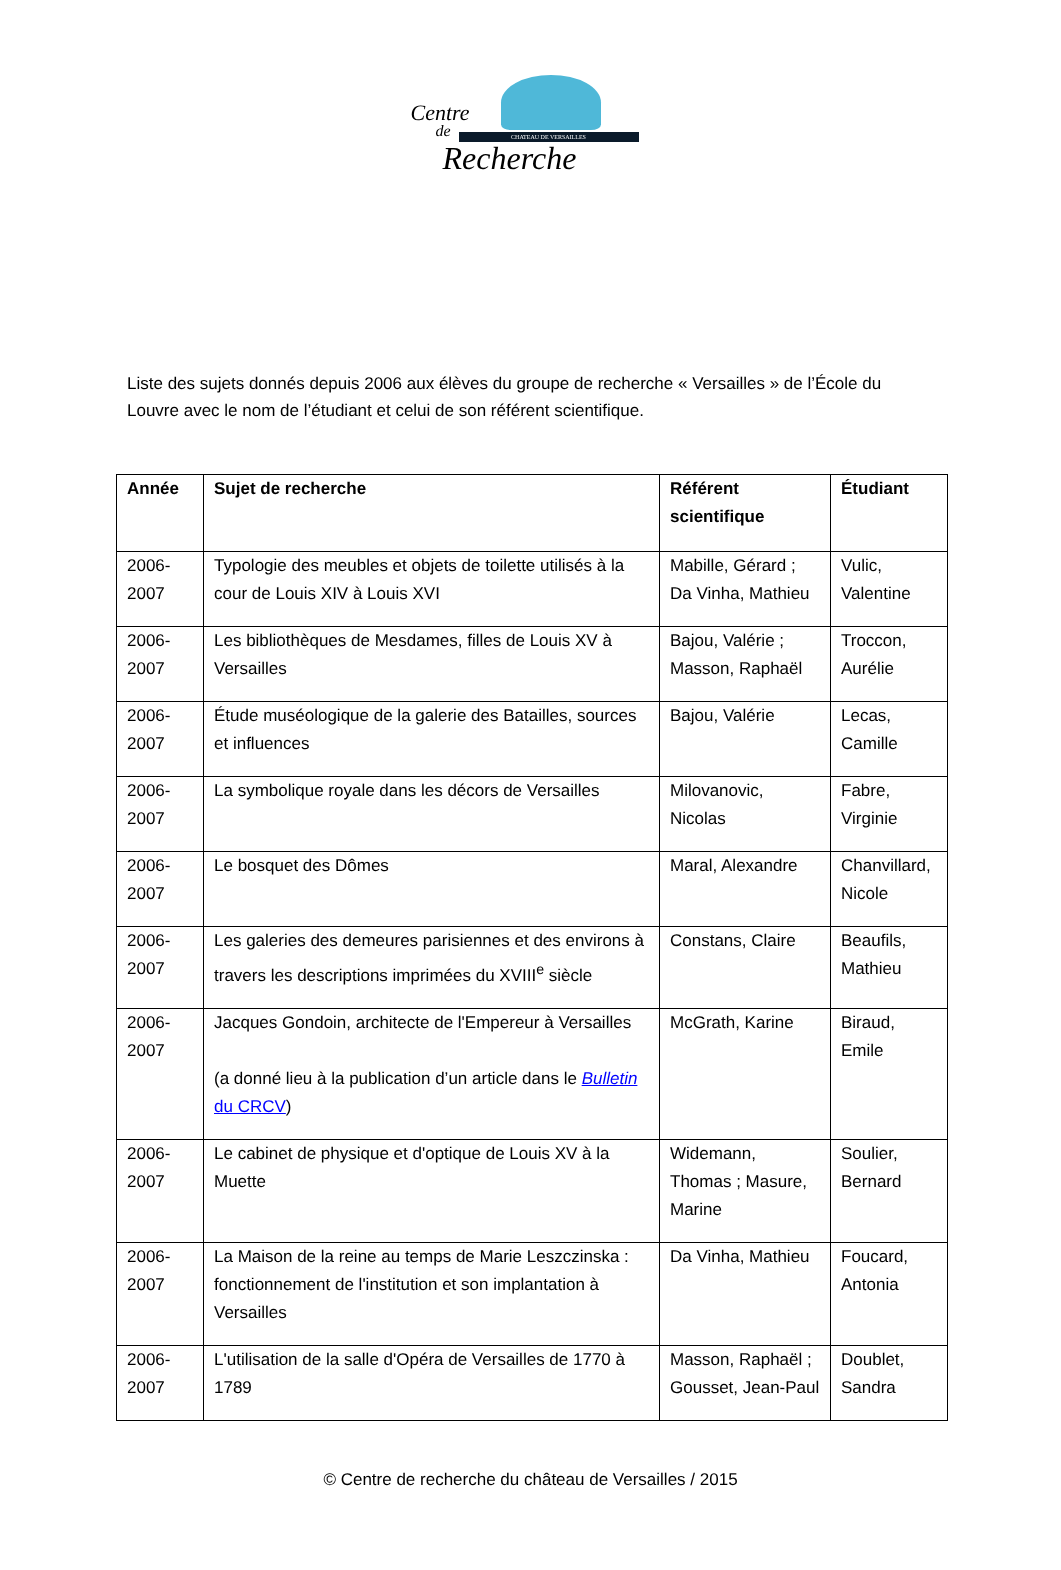Centre
de CHATEAU DE VERSAILLES
Recherche
Liste des sujets donnés depuis 2006 aux élèves du groupe de recherche « Versailles » de l’École du Louvre avec le nom de l’étudiant et celui de son référent scientifique.
| Année | Sujet de recherche | Référent scientifique | Étudiant |
| --- | --- | --- | --- |
| 2006-2007 | Typologie des meubles et objets de toilette utilisés à la cour de Louis XIV à Louis XVI | Mabille, Gérard ; Da Vinha, Mathieu | Vulic, Valentine |
| 2006-2007 | Les bibliothèques de Mesdames, filles de Louis XV à Versailles | Bajou, Valérie ; Masson, Raphaël | Troccon, Aurélie |
| 2006-2007 | Étude muséologique de la galerie des Batailles, sources et influences | Bajou, Valérie | Lecas, Camille |
| 2006-2007 | La symbolique royale dans les décors de Versailles | Milovanovic, Nicolas | Fabre, Virginie |
| 2006-2007 | Le bosquet des Dômes | Maral, Alexandre | Chanvillard, Nicole |
| 2006-2007 | Les galeries des demeures parisiennes et des environs à travers les descriptions imprimées du XVIII<sup>e</sup> siècle | Constans, Claire | Beaufils, Mathieu |
| 2006-2007 | Jacques Gondoin, architecte de l'Empereur à Versailles (a donné lieu à la publication d’un article dans le Bulletin du CRCV ) | McGrath, Karine | Biraud, Emile |
| 2006-2007 | Le cabinet de physique et d'optique de Louis XV à la Muette | Widemann, Thomas ; Masure, Marine | Soulier, Bernard |
| 2006-2007 | La Maison de la reine au temps de Marie Leszczinska : fonctionnement de l'institution et son implantation à Versailles | Da Vinha, Mathieu | Foucard, Antonia |
| 2006-2007 | L'utilisation de la salle d'Opéra de Versailles de 1770 à 1789 | Masson, Raphaël ; Gousset, Jean-Paul | Doublet, Sandra |
© Centre de recherche du château de Versailles / 2015